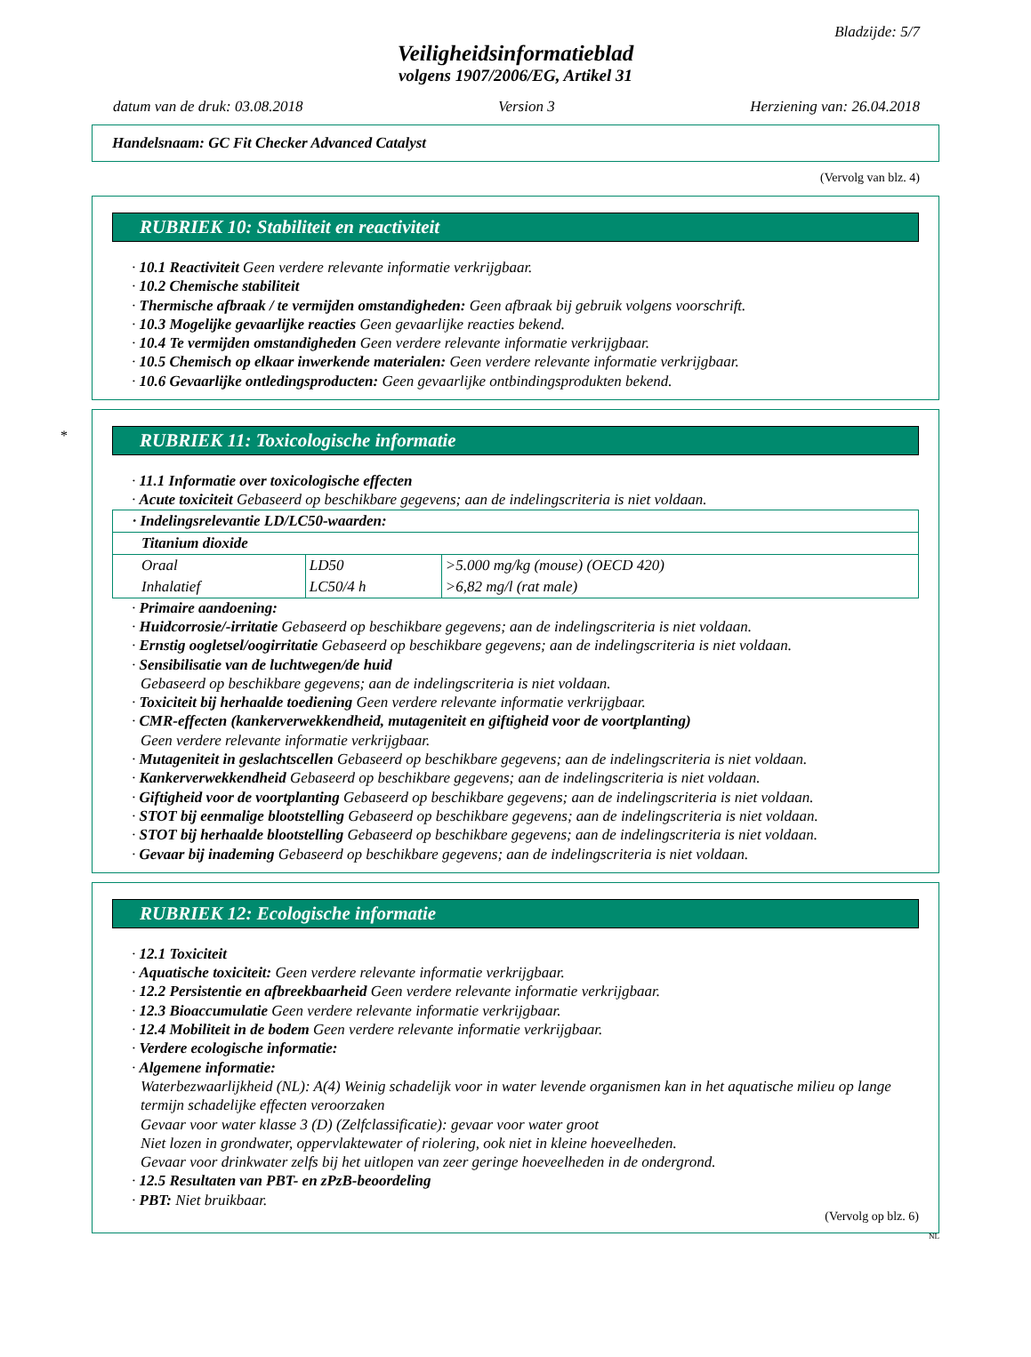Bladzijde: 5/7
Veiligheidsinformatieblad
volgens 1907/2006/EG, Artikel 31
datum van de druk: 03.08.2018 Version 3 Herziening van: 26.04.2018
Handelsnaam: GC Fit Checker Advanced Catalyst
(Vervolg van blz. 4)
RUBRIEK 10: Stabiliteit en reactiviteit
· 10.1 Reactiviteit Geen verdere relevante informatie verkrijgbaar.
· 10.2 Chemische stabiliteit
· Thermische afbraak / te vermijden omstandigheden: Geen afbraak bij gebruik volgens voorschrift.
· 10.3 Mogelijke gevaarlijke reacties Geen gevaarlijke reacties bekend.
· 10.4 Te vermijden omstandigheden Geen verdere relevante informatie verkrijgbaar.
· 10.5 Chemisch op elkaar inwerkende materialen: Geen verdere relevante informatie verkrijgbaar.
· 10.6 Gevaarlijke ontledingsproducten: Geen gevaarlijke ontbindingsprodukten bekend.
*
RUBRIEK 11: Toxicologische informatie
· 11.1 Informatie over toxicologische effecten
· Acute toxiciteit Gebaseerd op beschikbare gegevens; aan de indelingscriteria is niet voldaan.
| · Indelingsrelevantie LD/LC50-waarden: | | |
| Titanium dioxide | | |
| Oraal | LD50 | >5.000 mg/kg (mouse) (OECD 420) |
| Inhalatief | LC50/4 h | >6,82 mg/l (rat male) |
· Primaire aandoening:
· Huidcorrosie/-irritatie Gebaseerd op beschikbare gegevens; aan de indelingscriteria is niet voldaan.
· Ernstig oogletsel/oogirritatie Gebaseerd op beschikbare gegevens; aan de indelingscriteria is niet voldaan.
· Sensibilisatie van de luchtwegen/de huid
Gebaseerd op beschikbare gegevens; aan de indelingscriteria is niet voldaan.
· Toxiciteit bij herhaalde toediening Geen verdere relevante informatie verkrijgbaar.
· CMR-effecten (kankerverwekkendheid, mutageniteit en giftigheid voor de voortplanting)
Geen verdere relevante informatie verkrijgbaar.
· Mutageniteit in geslachtscellen Gebaseerd op beschikbare gegevens; aan de indelingscriteria is niet voldaan.
· Kankerverwekkendheid Gebaseerd op beschikbare gegevens; aan de indelingscriteria is niet voldaan.
· Giftigheid voor de voortplanting Gebaseerd op beschikbare gegevens; aan de indelingscriteria is niet voldaan.
· STOT bij eenmalige blootstelling Gebaseerd op beschikbare gegevens; aan de indelingscriteria is niet voldaan.
· STOT bij herhaalde blootstelling Gebaseerd op beschikbare gegevens; aan de indelingscriteria is niet voldaan.
· Gevaar bij inademing Gebaseerd op beschikbare gegevens; aan de indelingscriteria is niet voldaan.
RUBRIEK 12: Ecologische informatie
· 12.1 Toxiciteit
· Aquatische toxiciteit: Geen verdere relevante informatie verkrijgbaar.
· 12.2 Persistentie en afbreekbaarheid Geen verdere relevante informatie verkrijgbaar.
· 12.3 Bioaccumulatie Geen verdere relevante informatie verkrijgbaar.
· 12.4 Mobiliteit in de bodem Geen verdere relevante informatie verkrijgbaar.
· Verdere ecologische informatie:
· Algemene informatie:
Waterbezwaarlijkheid (NL): A(4) Weinig schadelijk voor in water levende organismen kan in het aquatische milieu op lange termijn schadelijke effecten veroorzaken
Gevaar voor water klasse 3 (D) (Zelfclassificatie): gevaar voor water groot
Niet lozen in grondwater, oppervlaktewater of riolering, ook niet in kleine hoeveelheden.
Gevaar voor drinkwater zelfs bij het uitlopen van zeer geringe hoeveelheden in de ondergrond.
· 12.5 Resultaten van PBT- en zPzB-beoordeling
· PBT: Niet bruikbaar.
(Vervolg op blz. 6)
NL